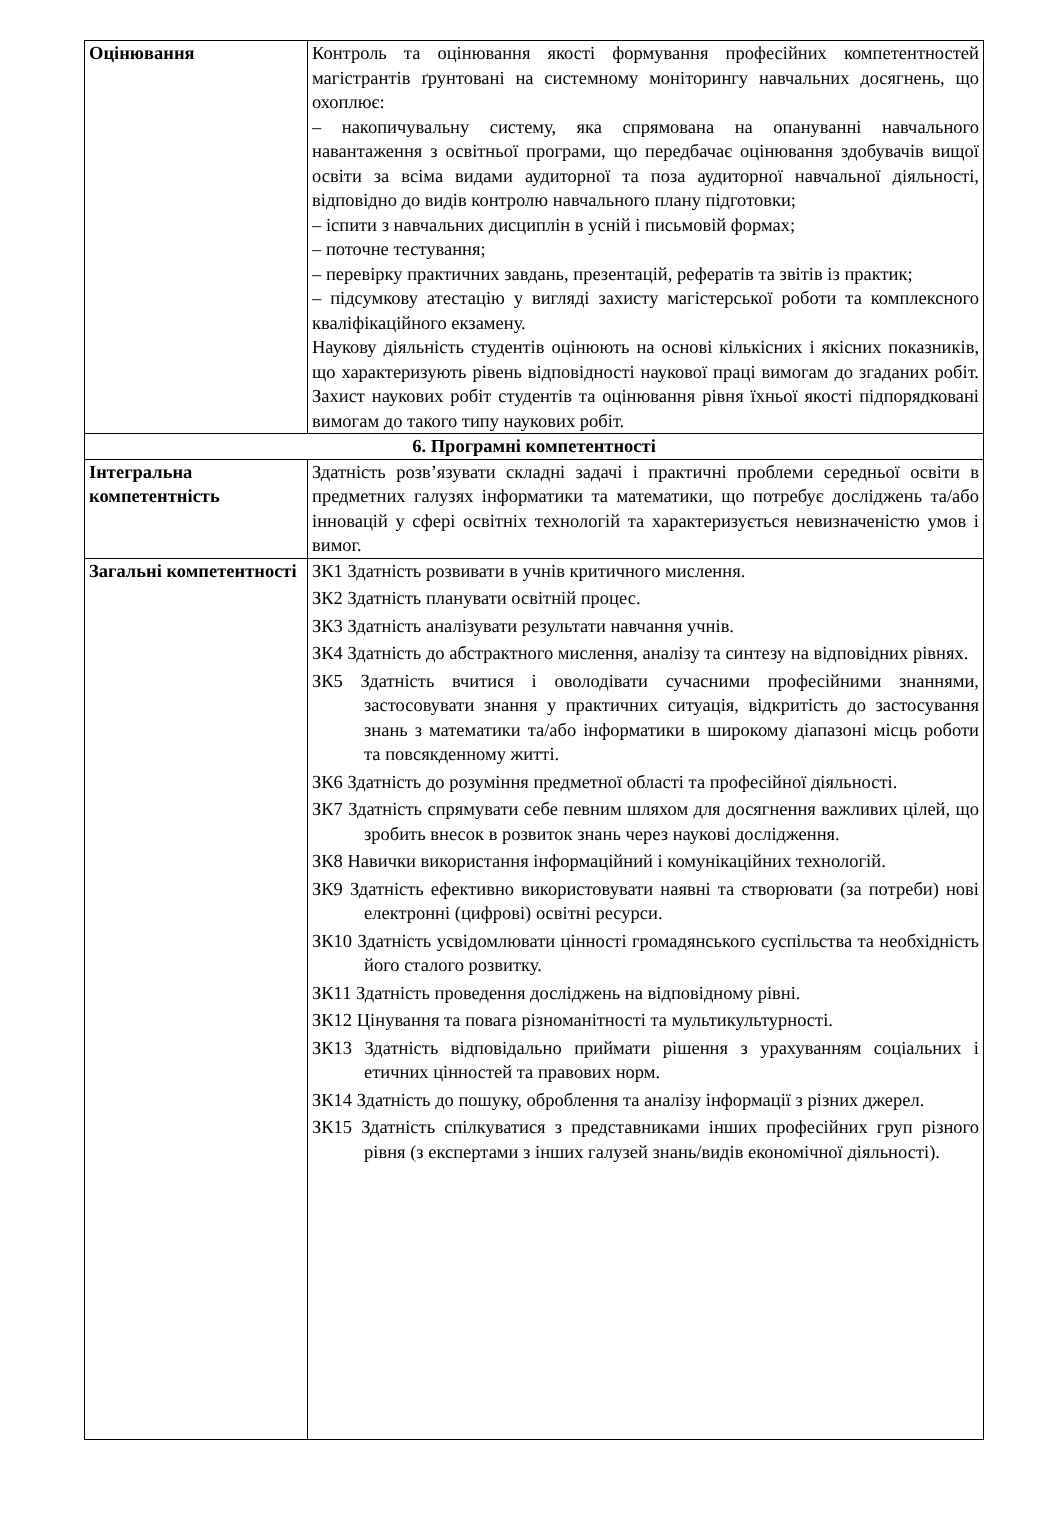| Оцінювання | Контроль та оцінювання якості формування професійних компетентностей магістрантів ґрунтовані на системному моніторингу навчальних досягнень, що охоплює: – накопичувальну систему, яка спрямована на опануванні навчального навантаження з освітньої програми, що передбачає оцінювання здобувачів вищої освіти за всіма видами аудиторної та поза аудиторної навчальної діяльності, відповідно до видів контролю навчального плану підготовки; – іспити з навчальних дисциплін в усній і письмовій формах; – поточне тестування; – перевірку практичних завдань, презентацій, рефератів та звітів із практик; – підсумкову атестацію у вигляді захисту магістерської роботи та комплексного кваліфікаційного екзамену. Наукову діяльність студентів оцінюють на основі кількісних і якісних показників, що характеризують рівень відповідності наукової праці вимогам до згаданих робіт. Захист наукових робіт студентів та оцінювання рівня їхньої якості підпорядковані вимогам до такого типу наукових робіт. |
| 6. Програмні компетентності | |
| Інтегральна компетентність | Здатність розв’язувати складні задачі і практичні проблеми середньої освіти в предметних галузях інформатики та математики, що потребує досліджень та/або інновацій у сфері освітніх технологій та характеризується невизначеністю умов і вимог. |
| Загальні компетентності | ЗК1 Здатність розвивати в учнів критичного мислення. ЗК2 Здатність планувати освітній процес. ЗК3 Здатність аналізувати результати навчання учнів. ЗК4 Здатність до абстрактного мислення, аналізу та синтезу на відповідних рівнях. ЗК5 Здатність вчитися і оволодівати сучасними професійними знаннями, застосовувати знання у практичних ситуація, відкритість до застосування знань з математики та/або інформатики в широкому діапазоні місць роботи та повсякденному житті. ЗК6 Здатність до розуміння предметної області та професійної діяльності. ЗК7 Здатність спрямувати себе певним шляхом для досягнення важливих цілей, що зробить внесок в розвиток знань через наукові дослідження. ЗК8 Навички використання інформаційний і комунікаційних технологій. ЗК9 Здатність ефективно використовувати наявні та створювати (за потреби) нові електронні (цифрові) освітні ресурси. ЗК10 Здатність усвідомлювати цінності громадянського суспільства та необхідність його сталого розвитку. ЗК11 Здатність проведення досліджень на відповідному рівні. ЗК12 Цінування та повага різноманітності та мультикультурності. ЗК13 Здатність відповідально приймати рішення з урахуванням соціальних і етичних цінностей та правових норм. ЗК14 Здатність до пошуку, оброблення та аналізу інформації з різних джерел. ЗК15 Здатність спілкуватися з представниками інших професійних груп різного рівня (з експертами з інших галузей знань/видів економічної діяльності). |